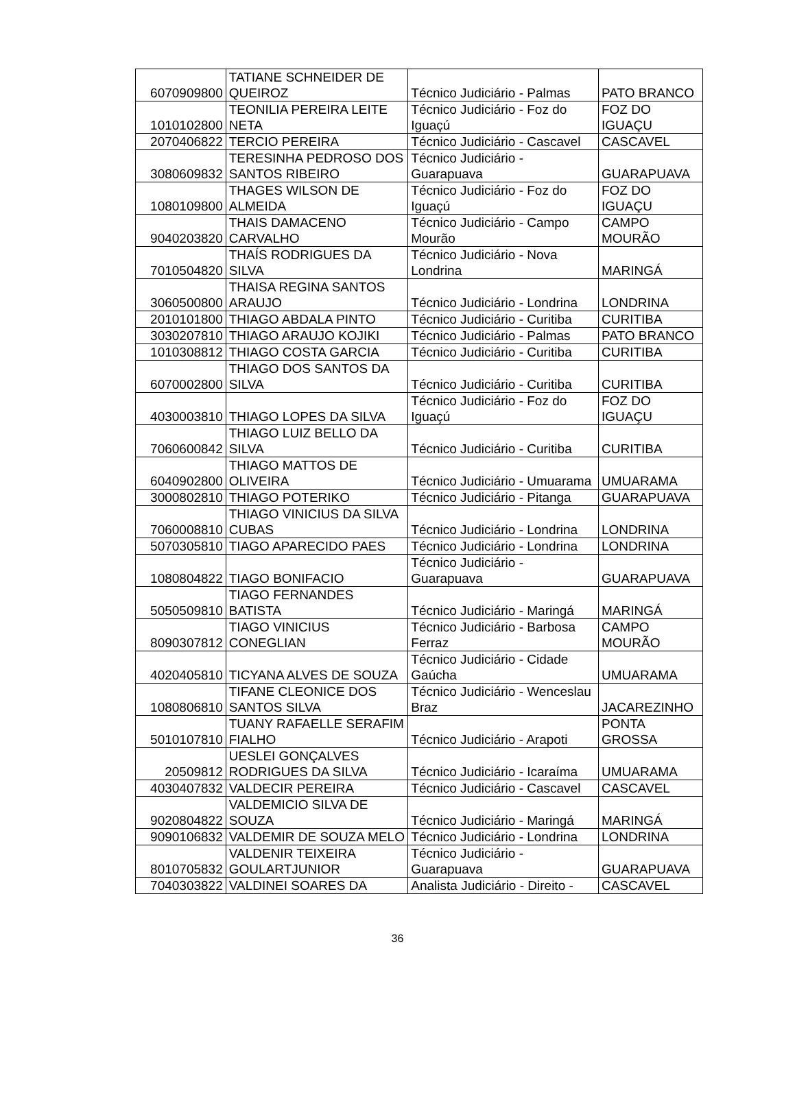| 6070909800 | TATIANE SCHNEIDER DE QUEIROZ | Técnico Judiciário - Palmas | PATO BRANCO |
| 1010102800 | TEONILIA PEREIRA LEITE NETA | Técnico Judiciário - Foz do Iguaçú | FOZ DO IGUAÇU |
| 2070406822 | TERCIO PEREIRA | Técnico Judiciário - Cascavel | CASCAVEL |
| 3080609832 | TERESINHA PEDROSO DOS SANTOS RIBEIRO | Técnico Judiciário - Guarapuava | GUARAPUAVA |
| 1080109800 | THAGES WILSON DE ALMEIDA | Técnico Judiciário - Foz do Iguaçú | FOZ DO IGUAÇU |
| 9040203820 | THAIS DAMACENO CARVALHO | Técnico Judiciário - Campo Mourão | CAMPO MOURÃO |
| 7010504820 | THAÍS RODRIGUES DA SILVA | Técnico Judiciário - Nova Londrina | MARINGÁ |
| 3060500800 | THAISA REGINA SANTOS ARAUJO | Técnico Judiciário - Londrina | LONDRINA |
| 2010101800 | THIAGO ABDALA PINTO | Técnico Judiciário - Curitiba | CURITIBA |
| 3030207810 | THIAGO ARAUJO KOJIKI | Técnico Judiciário - Palmas | PATO BRANCO |
| 1010308812 | THIAGO COSTA GARCIA | Técnico Judiciário - Curitiba | CURITIBA |
| 6070002800 | THIAGO DOS SANTOS DA SILVA | Técnico Judiciário - Curitiba | CURITIBA |
| 4030003810 | THIAGO LOPES DA SILVA | Técnico Judiciário - Foz do Iguaçú | FOZ DO IGUAÇU |
| 7060600842 | THIAGO LUIZ BELLO DA SILVA | Técnico Judiciário - Curitiba | CURITIBA |
| 6040902800 | THIAGO MATTOS DE OLIVEIRA | Técnico Judiciário - Umuarama | UMUARAMA |
| 3000802810 | THIAGO POTERIKO | Técnico Judiciário - Pitanga | GUARAPUAVA |
| 7060008810 | THIAGO VINICIUS DA SILVA CUBAS | Técnico Judiciário - Londrina | LONDRINA |
| 5070305810 | TIAGO APARECIDO PAES | Técnico Judiciário - Londrina | LONDRINA |
| 1080804822 | TIAGO BONIFACIO | Técnico Judiciário - Guarapuava | GUARAPUAVA |
| 5050509810 | TIAGO FERNANDES BATISTA | Técnico Judiciário - Maringá | MARINGÁ |
| 8090307812 | TIAGO VINICIUS CONEGLIAN | Técnico Judiciário - Barbosa Ferraz | CAMPO MOURÃO |
| 4020405810 | TICYANA ALVES DE SOUZA | Técnico Judiciário - Cidade Gaúcha | UMUARAMA |
| 1080806810 | TIFANE CLEONICE DOS SANTOS SILVA | Técnico Judiciário - Wenceslau Braz | JACAREZINHO |
| 5010107810 | TUANY RAFAELLE SERAFIM FIALHO | Técnico Judiciário - Arapoti | PONTA GROSSA |
| 20509812 | UESLEI GONÇALVES RODRIGUES DA SILVA | Técnico Judiciário - Icaraíma | UMUARAMA |
| 4030407832 | VALDECIR PEREIRA | Técnico Judiciário - Cascavel | CASCAVEL |
| 9020804822 | VALDEMICIO SILVA DE SOUZA | Técnico Judiciário - Maringá | MARINGÁ |
| 9090106832 | VALDEMIR DE SOUZA MELO | Técnico Judiciário - Londrina | LONDRINA |
| 8010705832 | VALDENIR TEIXEIRA GOULARTJUNIOR | Técnico Judiciário - Guarapuava | GUARAPUAVA |
| 7040303822 | VALDINEI SOARES DA | Analista Judiciário - Direito - | CASCAVEL |
36